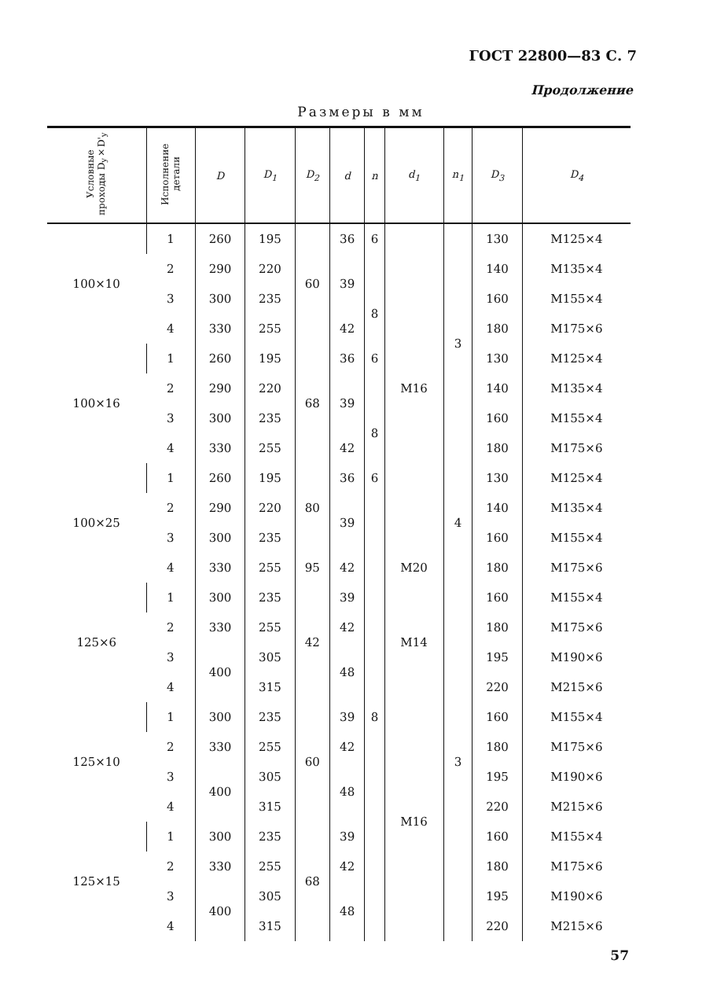ГОСТ 22800—83 С. 7
Продолжение
Размеры в мм
| Условные проходы D<sub>y</sub>×D'<sub>y</sub> | Исполнение детали | D | D<sub>1</sub> | D<sub>2</sub> | d | n | d<sub>1</sub> | n<sub>1</sub> | D<sub>3</sub> | D<sub>4</sub> |
| --- | --- | --- | --- | --- | --- | --- | --- | --- | --- | --- |
| 100×10 | 1 | 260 | 195 | 60 | 36 | 6 | M16 | 3 | 130 | M125×4 |
| | 2 | 290 | 220 | | 39 | | | | 140 | M135×4 |
| | 3 | 300 | 235 | | | 8 | | | 160 | M155×4 |
| | 4 | 330 | 255 | | 42 | | | | 180 | M175×6 |
| 100×16 | 1 | 260 | 195 | 68 | 36 | 6 | | | 130 | M125×4 |
| | 2 | 290 | 220 | | 39 | | | | 140 | M135×4 |
| | 3 | 300 | 235 | | | 8 | | | 160 | M155×4 |
| | 4 | 330 | 255 | | 42 | | | | 180 | M175×6 |
| 100×25 | 1 | 260 | 195 | 80 | 36 | 6 | | 4 | 130 | M125×4 |
| | 2 | 290 | 220 | | 39 | 8 | | | 140 | M135×4 |
| | 3 | 300 | 235 | | | | | | 160 | M155×4 |
| | 4 | 330 | 255 | 95 | 42 | | M20 | | 180 | M175×6 |
| 125×6 | 1 | 300 | 235 | 42 | 39 | | M14 | 3 | 160 | M155×4 |
| | 2 | 330 | 255 | | 42 | | | | 180 | M175×6 |
| | 3 | 400 | 305 | | 48 | | | | 195 | M190×6 |
| | 4 | | 315 | | | | | | 220 | M215×6 |
| 125×10 | 1 | 300 | 235 | 60 | 39 | | M16 | | 160 | M155×4 |
| | 2 | 330 | 255 | | 42 | | | | 180 | M175×6 |
| | 3 | 400 | 305 | | 48 | | | | 195 | M190×6 |
| | 4 | | 315 | | | | | | 220 | M215×6 |
| 125×15 | 1 | 300 | 235 | 68 | 39 | | | | 160 | M155×4 |
| | 2 | 330 | 255 | | 42 | | | | 180 | M175×6 |
| | 3 | 400 | 305 | | 48 | | | | 195 | M190×6 |
| | 4 | | 315 | | | | | | 220 | M215×6 |
57